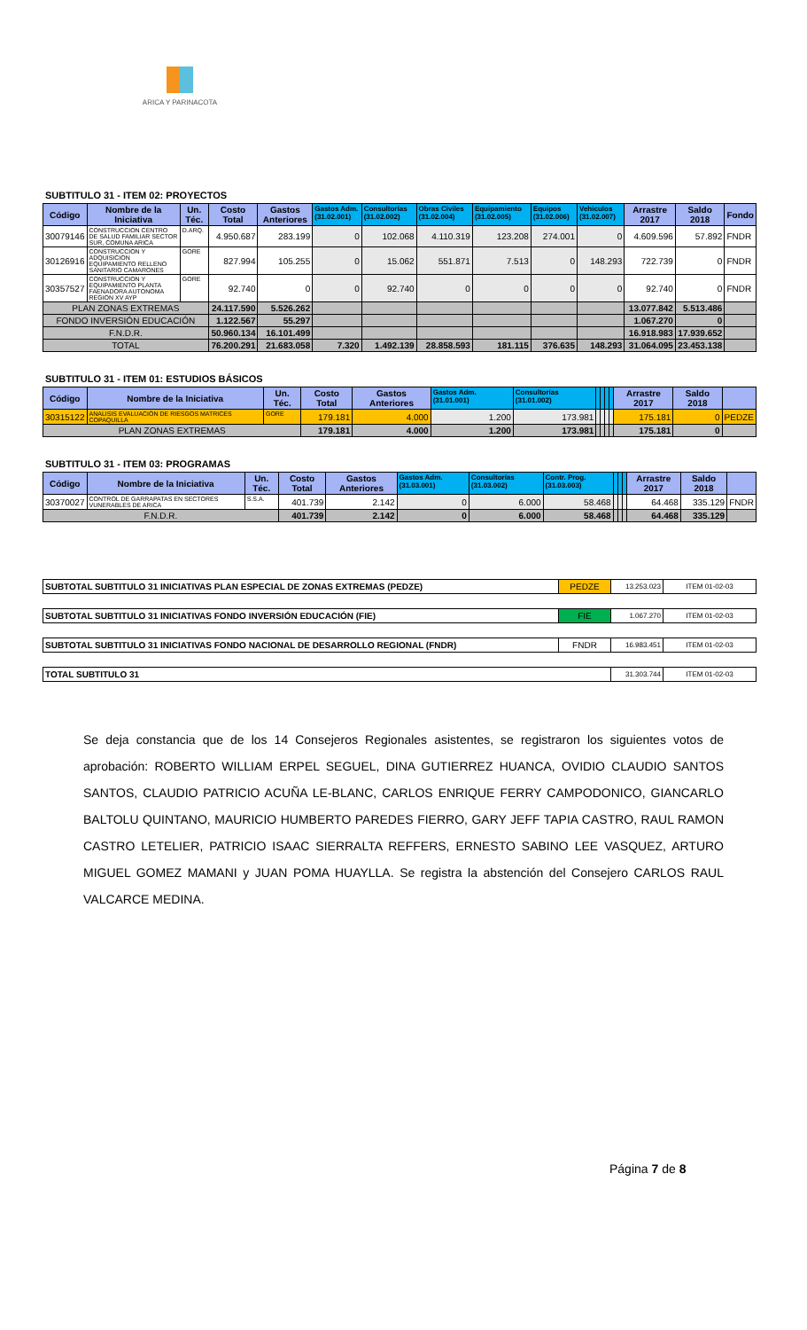ARICA Y PARINACOTA
SUBTITULO 31 - ITEM 02: PROYECTOS
| Código | Nombre de la Iniciativa | Un. Téc. | Costo Total | Gastos Anteriores | Gastos Adm. (31.02.001) | Consultorías (31.02.002) | Obras Civiles (31.02.004) | Equipamiento (31.02.005) | Equipos (31.02.006) | Vehiculos (31.02.007) | Arrastre 2017 | Saldo 2018 | Fondo |
| --- | --- | --- | --- | --- | --- | --- | --- | --- | --- | --- | --- | --- | --- |
| 30079146 | CONSTRUCCION CENTRO DE SALUD FAMILIAR SECTOR SUR, COMUNA ARICA | D.ARQ. | 4.950.687 | 283.199 | 0 | 102.068 | 4.110.319 | 123.208 | 274.001 | 0 | 4.609.596 | 57.892 | FNDR |
| 30126916 | CONSTRUCCION Y ADQUISICION EQUIPAMIENTO RELLENO SANITARIO CAMARONES | GORE | 827.994 | 105.255 | 0 | 15.062 | 551.871 | 7.513 | 0 | 148.293 | 722.739 | 0 | FNDR |
| 30357527 | CONSTRUCCION Y EQUIPAMIENTO PLANTA FAENADORA AUTONOMA REGION XV AYP | GORE | 92.740 | 0 | 0 | 92.740 | 0 | 0 | 0 | 0 | 92.740 | 0 | FNDR |
| PLAN ZONAS EXTREMAS | | | 24.117.590 | 5.526.262 | | | | | | | 13.077.842 | 5.513.486 | |
| FONDO INVERSIÓN EDUCACIÓN | | | 1.122.567 | 55.297 | | | | | | | 1.067.270 | 0 | |
| F.N.D.R. | | | 50.960.134 | 16.101.499 | | | | | | | 16.918.983 | 17.939.652 | |
| TOTAL | | | 76.200.291 | 21.683.058 | 7.320 | 1.492.139 | 28.858.593 | 181.115 | 376.635 | 148.293 | 31.064.095 | 23.453.138 | |
SUBTITULO 31 - ITEM 01: ESTUDIOS BÁSICOS
| Código | Nombre de la Iniciativa | Un. Téc. | Costo Total | Gastos Anteriores | Gastos Adm. (31.01.001) | Consultorías (31.01.002) | | | | | Arrastre 2017 | Saldo 2018 | |
| --- | --- | --- | --- | --- | --- | --- | --- | --- | --- | --- | --- | --- | --- |
| 30315122 | ANALISIS EVALUACIÓN DE RIESGOS MATRICES COPAQUILLA | GORE | 179.181 | 4.000 | 1.200 | 173.981 | | | | | 175.181 | 0 | PEDZE |
| PLAN ZONAS EXTREMAS | | | 179.181 | 4.000 | 1.200 | 173.981 | | | | | 175.181 | 0 | |
SUBTITULO 31 - ITEM 03: PROGRAMAS
| Código | Nombre de la Iniciativa | Un. Téc. | Costo Total | Gastos Anteriores | Gastos Adm. (31.03.001) | Consultorías (31.03.002) | Contr. Prog. (31.03.003) | | | | Arrastre 2017 | Saldo 2018 | |
| --- | --- | --- | --- | --- | --- | --- | --- | --- | --- | --- | --- | --- | --- |
| 30370027 | CONTROL DE GARRAPATAS EN SECTORES VUNERABLES DE ARICA | S.S.A. | 401.739 | 2.142 | 0 | 6.000 | 58.468 | | | | 64.468 | 335.129 | FNDR |
| F.N.D.R. | | | 401.739 | 2.142 | 0 | 6.000 | 58.468 | | | | 64.468 | 335.129 | |
| SUBTOTAL SUBTITULO 31 INICIATIVAS PLAN ESPECIAL DE ZONAS EXTREMAS (PEDZE) | PEDZE | 13.253.023 | ITEM 01-02-03 |
| SUBTOTAL SUBTITULO 31 INICIATIVAS FONDO INVERSIÓN EDUCACIÓN (FIE) | FIE | 1.067.270 | ITEM 01-02-03 |
| SUBTOTAL SUBTITULO 31 INICIATIVAS FONDO NACIONAL DE DESARROLLO REGIONAL (FNDR) | FNDR | 16.983.451 | ITEM 01-02-03 |
| TOTAL SUBTITULO 31 | 31.303.744 | ITEM 01-02-03 |
Se deja constancia que de los 14 Consejeros Regionales asistentes, se registraron los siguientes votos de aprobación: ROBERTO WILLIAM ERPEL SEGUEL, DINA GUTIERREZ HUANCA, OVIDIO CLAUDIO SANTOS SANTOS, CLAUDIO PATRICIO ACUÑA LE-BLANC, CARLOS ENRIQUE FERRY CAMPODONICO, GIANCARLO BALTOLU QUINTANO, MAURICIO HUMBERTO PAREDES FIERRO, GARY JEFF TAPIA CASTRO, RAUL RAMON CASTRO LETELIER, PATRICIO ISAAC SIERRALTA REFFERS, ERNESTO SABINO LEE VASQUEZ, ARTURO MIGUEL GOMEZ MAMANI y JUAN POMA HUAYLLA. Se registra la abstención del Consejero CARLOS RAUL VALCARCE MEDINA.
Página 7 de 8